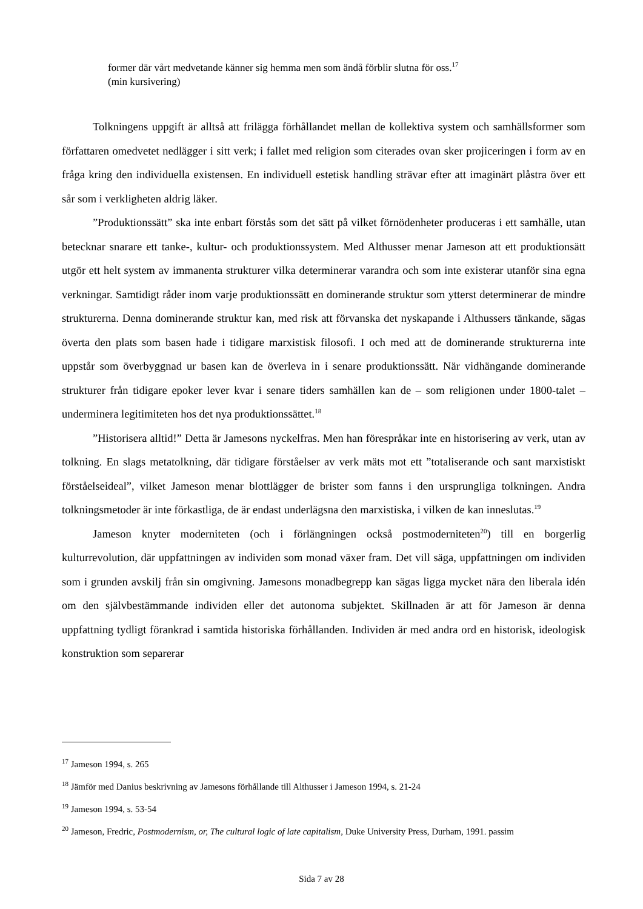former där vårt medvetande känner sig hemma men som ändå förblir slutna för oss.<sup>17</sup>
(min kursivering)
Tolkningens uppgift är alltså att frilägga förhållandet mellan de kollektiva system och samhällsformer som författaren omedvetet nedlägger i sitt verk; i fallet med religion som citerades ovan sker projiceringen i form av en fråga kring den individuella existensen. En individuell estetisk handling strävar efter att imaginärt plåstra över ett sår som i verkligheten aldrig läker.
”Produktionssätt” ska inte enbart förstås som det sätt på vilket förnödenheter produceras i ett samhälle, utan betecknar snarare ett tanke-, kultur- och produktionssystem. Med Althusser menar Jameson att ett produktionsätt utgör ett helt system av immanenta strukturer vilka determinerar varandra och som inte existerar utanför sina egna verkningar. Samtidigt råder inom varje produktionssätt en dominerande struktur som ytterst determinerar de mindre strukturerna. Denna dominerande struktur kan, med risk att förvanska det nyskapande i Althussers tänkande, sägas överta den plats som basen hade i tidigare marxistisk filosofi. I och med att de dominerande strukturerna inte uppstår som överbyggnad ur basen kan de överleva in i senare produktionssätt. När vidhängande dominerande strukturer från tidigare epoker lever kvar i senare tiders samhällen kan de – som religionen under 1800-talet – underminera legitimiteten hos det nya produktionssättet.<sup>18</sup>
”Historisera alltid!” Detta är Jamesons nyckelfras. Men han förespråkar inte en historisering av verk, utan av tolkning. En slags metatolkning, där tidigare förståelser av verk mäts mot ett ”totaliserande och sant marxistiskt förståelseideal”, vilket Jameson menar blottlägger de brister som fanns i den ursprungliga tolkningen. Andra tolkningsmetoder är inte förkastliga, de är endast underlägsna den marxistiska, i vilken de kan inneslutas.<sup>19</sup>
Jameson knyter moderniteten (och i förlängningen också postmoderniteten<sup>20</sup>) till en borgerlig kulturrevolution, där uppfattningen av individen som monad växer fram. Det vill säga, uppfattningen om individen som i grunden avskilj från sin omgivning. Jamesons monadbegrepp kan sägas ligga mycket nära den liberala idén om den självbestämmande individen eller det autonoma subjektet. Skillnaden är att för Jameson är denna uppfattning tydligt förankrad i samtida historiska förhållanden. Individen är med andra ord en historisk, ideologisk konstruktion som separerar
<sup>17</sup> Jameson 1994, s. 265
<sup>18</sup> Jämför med Danius beskrivning av Jamesons förhållande till Althusser i Jameson 1994, s. 21-24
<sup>19</sup> Jameson 1994, s. 53-54
<sup>20</sup> Jameson, Fredric, Postmodernism, or, The cultural logic of late capitalism, Duke University Press, Durham, 1991. passim
Sida 7 av 28